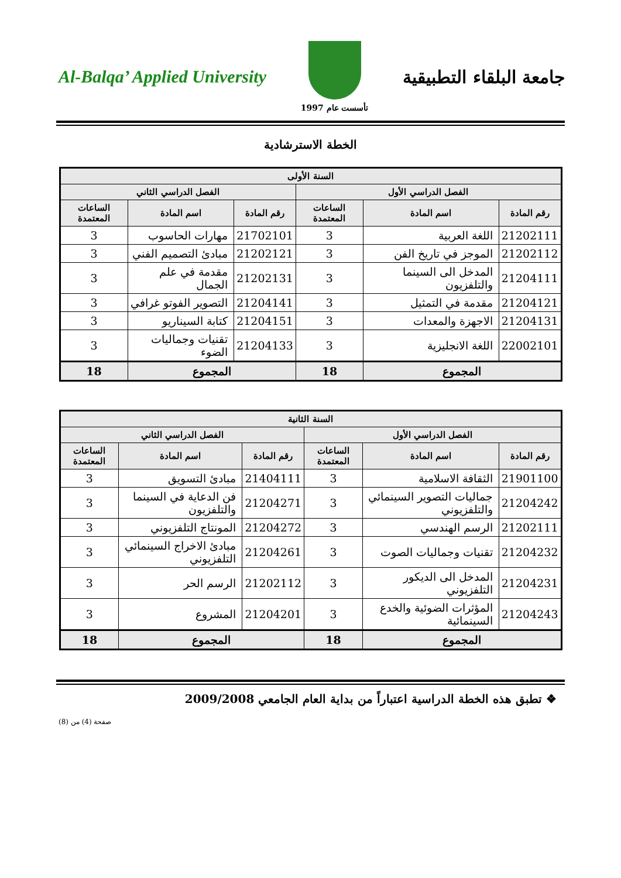جامعة البلقاء التطبيقية
تأسست عام 1997
Al-Balqa’ Applied University
الخطة الاسترشادية
| السنة الأولى | | | | | |
| --- | --- | --- | --- | --- | --- |
| الفصل الدراسي الأول | | | الفصل الدراسي الثاني | | |
| رقم المادة | اسم المادة | الساعات المعتمدة | رقم المادة | اسم المادة | الساعات المعتمدة |
| 21202111 | اللغة العربية | 3 | 21702101 | مهارات الحاسوب | 3 |
| 21202112 | الموجز في تاريخ الفن | 3 | 21202121 | مبادئ التصميم الفني | 3 |
| 21204111 | المدخل الى السينما والتلفزيون | 3 | 21202131 | مقدمة في علم الجمال | 3 |
| 21204121 | مقدمة في التمثيل | 3 | 21204141 | التصوير الفوتو غرافي | 3 |
| 21204131 | الاجهزة والمعدات | 3 | 21204151 | كتابة السيناريو | 3 |
| 22002101 | اللغة الانجليزية | 3 | 21204133 | تقنيات وجماليات الضوء | 3 |
| المجموع | | 18 | المجموع | | 18 |
| السنة الثانية | | | | | |
| --- | --- | --- | --- | --- | --- |
| الفصل الدراسي الأول | | | الفصل الدراسي الثاني | | |
| رقم المادة | اسم المادة | الساعات المعتمدة | رقم المادة | اسم المادة | الساعات المعتمدة |
| 21901100 | الثقافة الاسلامية | 3 | 21404111 | مبادئ التسويق | 3 |
| 21204242 | جماليات التصوير السينمائي والتلفزيوني | 3 | 21204271 | فن الدعاية في السينما والتلفزيون | 3 |
| 21202111 | الرسم الهندسي | 3 | 21204272 | المونتاج التلفزيوني | 3 |
| 21204232 | تقنيات وجماليات الصوت | 3 | 21204261 | مبادئ الاخراج السينمائي التلفزيوني | 3 |
| 21204231 | المدخل الى الديكور التلفزيوني | 3 | 21202112 | الرسم الحر | 3 |
| 21204243 | المؤثرات الضوئية والخدع السينمائية | 3 | 21204201 | المشروع | 3 |
| المجموع | | 18 | المجموع | | 18 |
❖ تطبق هذه الخطة الدراسية اعتباراً من بداية العام الجامعي 2009/2008
صفحة (4) من (8)